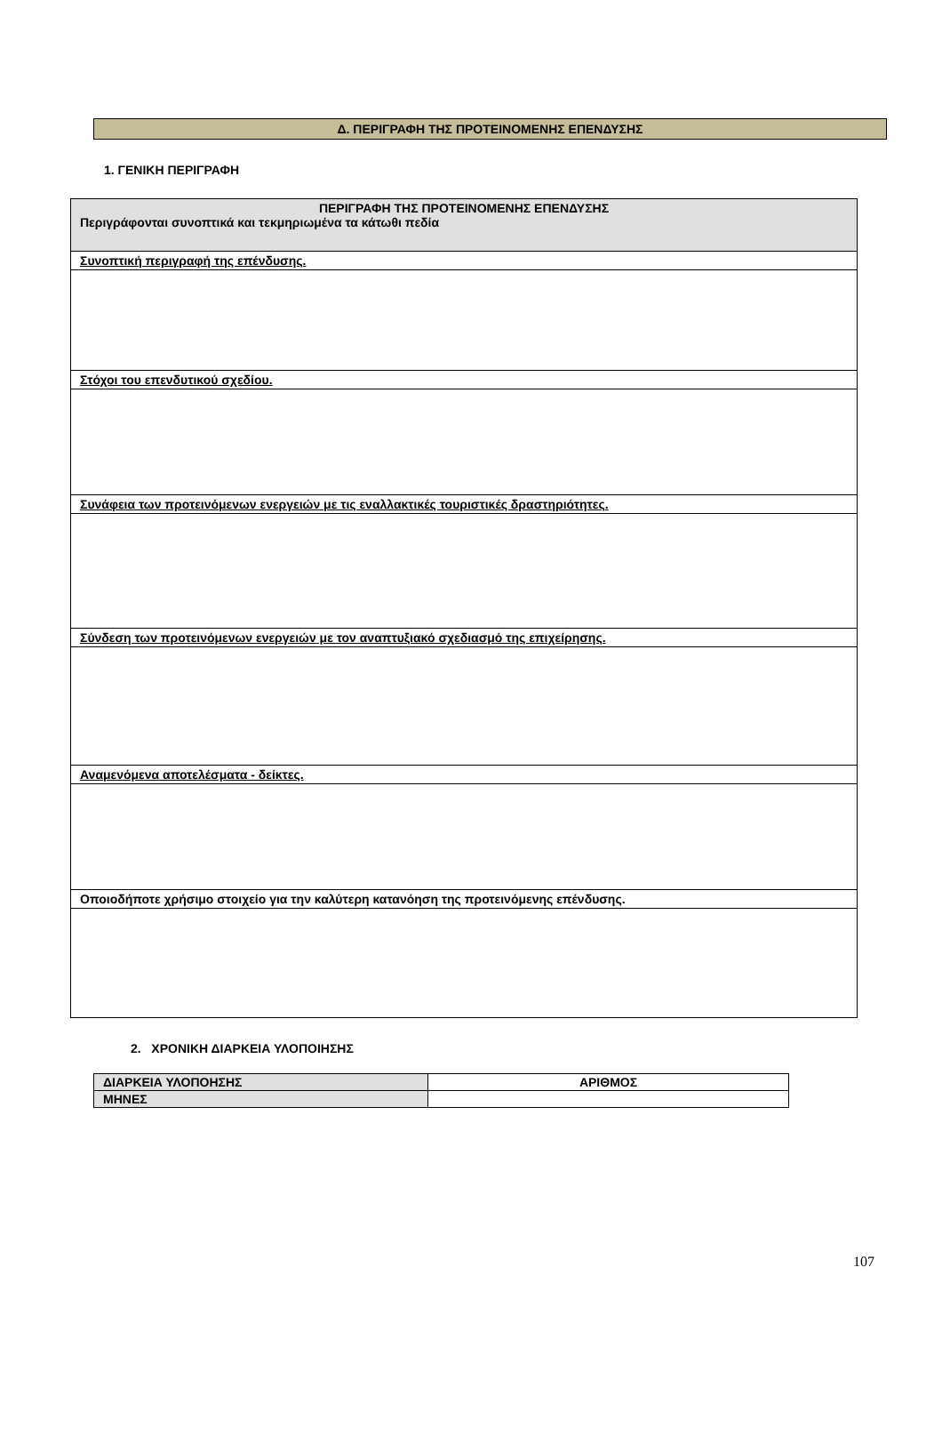Δ. ΠΕΡΙΓΡΑΦΗ ΤΗΣ ΠΡΟΤΕΙΝΟΜΕΝΗΣ ΕΠΕΝΔΥΣΗΣ
1. ΓΕΝΙΚΗ ΠΕΡΙΓΡΑΦΗ
| ΠΕΡΙΓΡΑΦΗ ΤΗΣ ΠΡΟΤΕΙΝΟΜΕΝΗΣ ΕΠΕΝΔΥΣΗΣ Περιγράφονται συνοπτικά και τεκμηριωμένα τα κάτωθι πεδία |
| Συνοπτική περιγραφή της επένδυσης. |
| Στόχοι του επενδυτικού σχεδίου. |
| Συνάφεια των προτεινόμενων ενεργειών με τις εναλλακτικές τουριστικές δραστηριότητες. |
| Σύνδεση των προτεινόμενων ενεργειών με τον αναπτυξιακό σχεδιασμό της επιχείρησης. |
| Αναμενόμενα αποτελέσματα - δείκτες. |
| Οποιοδήποτε χρήσιμο στοιχείο για την καλύτερη κατανόηση της προτεινόμενης επένδυσης. |
2. ΧΡΟΝΙΚΗ ΔΙΑΡΚΕΙΑ ΥΛΟΠΟΙΗΣΗΣ
| ΔΙΑΡΚΕΙΑ ΥΛΟΠΟΗΣΗΣ | ΑΡΙΘΜΟΣ |
| --- | --- |
| ΜΗΝΕΣ | |
107